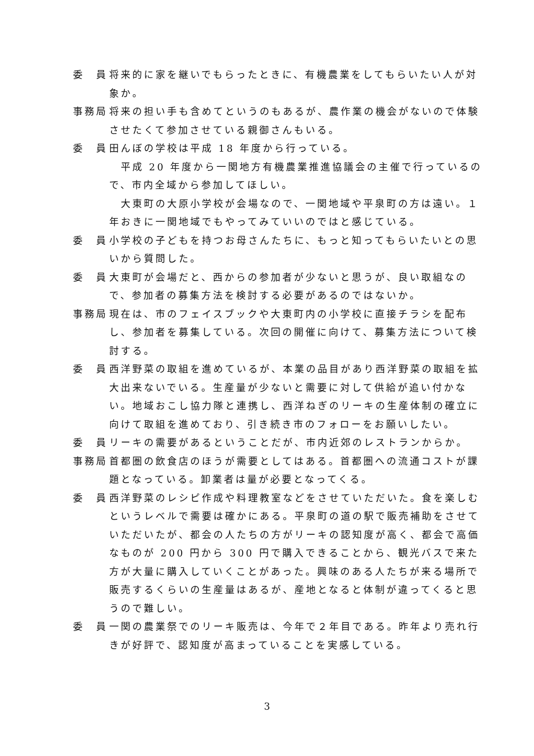委　員 将来的に家を継いでもらったときに、有機農業をしてもらいたい人が対象か。
事務局 将来の担い手も含めてというのもあるが、農作業の機会がないので体験させたくて参加させている親御さんもいる。
委　員 田んぼの学校は平成 18 年度から行っている。
　平成 20 年度から一関地方有機農業推進協議会の主催で行っているので、市内全域から参加してほしい。
　大東町の大原小学校が会場なので、一関地域や平泉町の方は遠い。１年おきに一関地域でもやってみていいのではと感じている。
委　員 小学校の子どもを持つお母さんたちに、もっと知ってもらいたいとの思いから質問した。
委　員 大東町が会場だと、西からの参加者が少ないと思うが、良い取組なので、参加者の募集方法を検討する必要があるのではないか。
事務局 現在は、市のフェイスブックや大東町内の小学校に直接チラシを配布し、参加者を募集している。次回の開催に向けて、募集方法について検討する。
委　員 西洋野菜の取組を進めているが、本業の品目があり西洋野菜の取組を拡大出来ないでいる。生産量が少ないと需要に対して供給が追い付かない。地域おこし協力隊と連携し、西洋ねぎのリーキの生産体制の確立に向けて取組を進めており、引き続き市のフォローをお願いしたい。
委　員 リーキの需要があるということだが、市内近郊のレストランからか。
事務局 首都圏の飲食店のほうが需要としてはある。首都圏への流通コストが課題となっている。卸業者は量が必要となってくる。
委　員 西洋野菜のレシピ作成や料理教室などをさせていただいた。食を楽しむというレベルで需要は確かにある。平泉町の道の駅で販売補助をさせていただいたが、都会の人たちの方がリーキの認知度が高く、都会で高価なものが 200 円から 300 円で購入できることから、観光バスで来た方が大量に購入していくことがあった。興味のある人たちが来る場所で販売するくらいの生産量はあるが、産地となると体制が違ってくると思うので難しい。
委　員 一関の農業祭でのリーキ販売は、今年で２年目である。昨年より売れ行きが好評で、認知度が高まっていることを実感している。
3